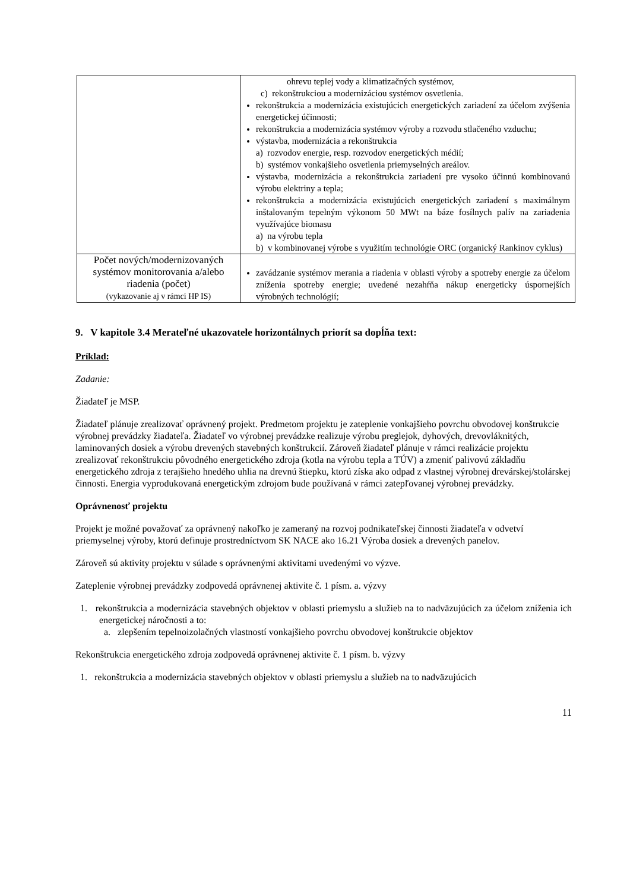| | ohrevu teplej vody a klimatizačných systémov, c) rekonštrukciou a modernizáciou systémov osvetlenia. rekonštrukcia a modernizácia existujúcich energetických zariadení za účelom zvýšenia energetickej účinnosti; rekonštrukcia a modernizácia systémov výroby a rozvodu stlačeného vzduchu; výstavba, modernizácia a rekonštrukcia a) rozvodov energie, resp. rozvodov energetických médií; b) systémov vonkajšieho osvetlenia priemyselných areálov. výstavba, modernizácia a rekonštrukcia zariadení pre vysoko účinnú kombinovanú výrobu elektriny a tepla; rekonštrukcia a modernizácia existujúcich energetických zariadení s maximálnym inštalovaným tepelným výkonom 50 MWt na báze fosílnych palív na zariadenia využívajúce biomasu a) na výrobu tepla b) v kombinovanej výrobe s využitím technológie ORC (organický Rankinov cyklus) |
| Počet nových/modernizovaných systémov monitorovania a/alebo riadenia (počet) (vykazovanie aj v rámci HP IS) | zavádzanie systémov merania a riadenia v oblasti výroby a spotreby energie za účelom zníženia spotreby energie; uvedené nezahŕňa nákup energeticky úspornejších výrobných technológií; |
9. V kapitole 3.4 Merateľné ukazovatele horizontálnych priorít sa dopĺňa text:
Príklad:
Zadanie:
Žiadateľ je MSP.
Žiadateľ plánuje zrealizovať oprávnený projekt. Predmetom projektu je zateplenie vonkajšieho povrchu obvodovej konštrukcie výrobnej prevádzky žiadateľa. Žiadateľ vo výrobnej prevádzke realizuje výrobu preglejok, dyhových, drevovláknitých, laminovaných dosiek a výrobu drevených stavebných konštrukcií. Zároveň žiadateľ plánuje v rámci realizácie projektu zrealizovať rekonštrukciu pôvodného energetického zdroja (kotla na výrobu tepla a TÚV) a zmeniť palivovú základňu energetického zdroja z terajšieho hnedého uhlia na drevnú štiepku, ktorú získa ako odpad z vlastnej výrobnej drevárskej/stolárskej činnosti. Energia vyprodukovaná energetickým zdrojom bude používaná v rámci zatepľovanej výrobnej prevádzky.
Oprávnenosť projektu
Projekt je možné považovať za oprávnený nakoľko je zameraný na rozvoj podnikateľskej činnosti žiadateľa v odvetví priemyselnej výroby, ktorú definuje prostredníctvom SK NACE ako 16.21 Výroba dosiek a drevených panelov.
Zároveň sú aktivity projektu v súlade s oprávnenými aktivitami uvedenými vo výzve.
Zateplenie výrobnej prevádzky zodpovedá oprávnenej aktivite č. 1 písm. a. výzvy
1. rekonštrukcia a modernizácia stavebných objektov v oblasti priemyslu a služieb na to nadväzujúcich za účelom zníženia ich energetickej náročnosti a to:
a. zlepšením tepelnoizolačných vlastností vonkajšieho povrchu obvodovej konštrukcie objektov
Rekonštrukcia energetického zdroja zodpovedá oprávnenej aktivite č. 1 písm. b. výzvy
1. rekonštrukcia a modernizácia stavebných objektov v oblasti priemyslu a služieb na to nadväzujúcich
11